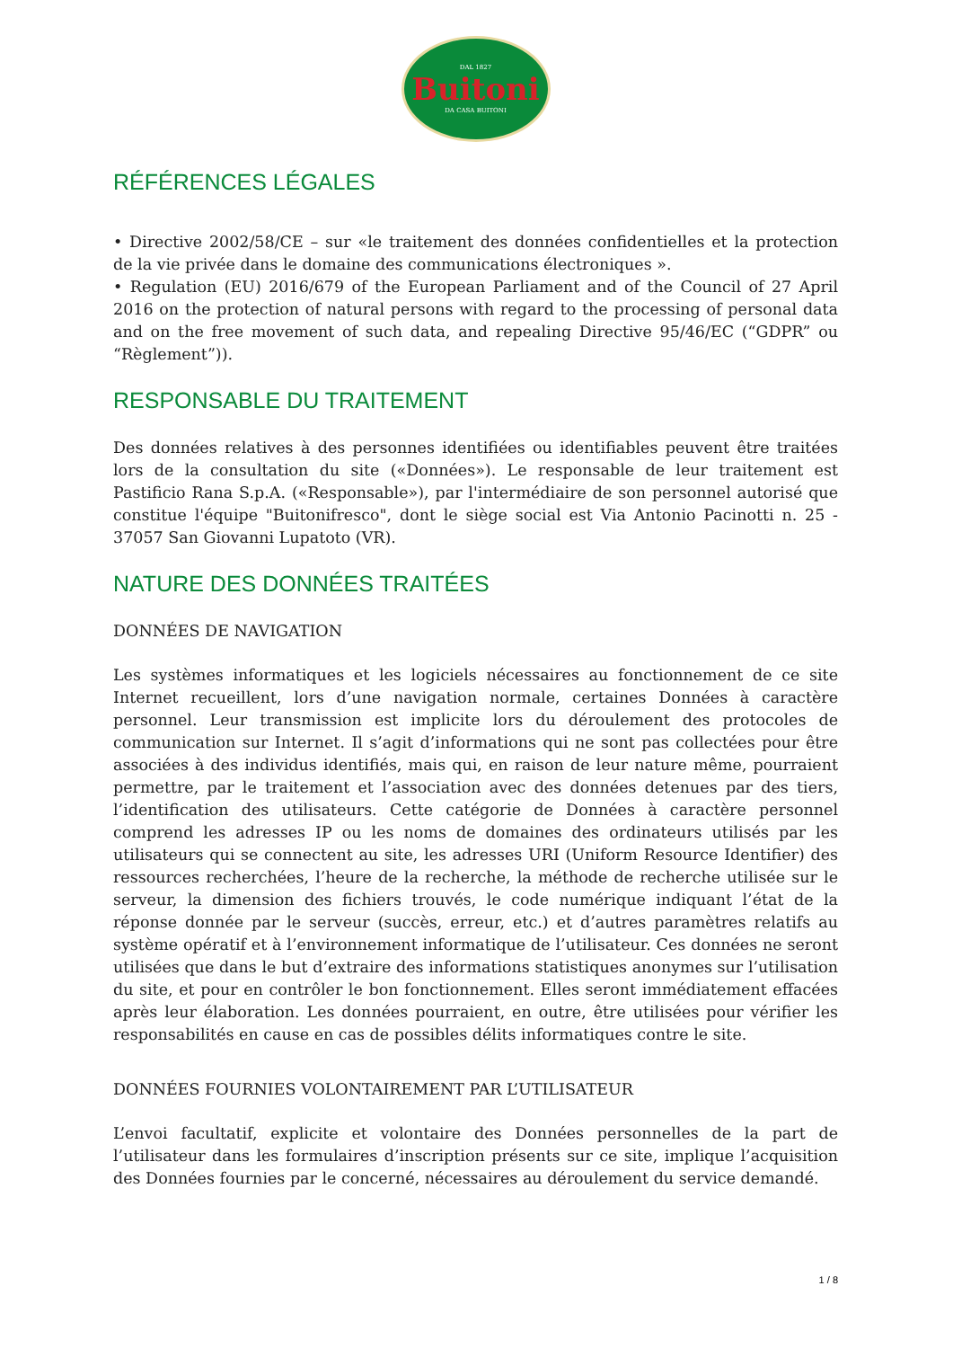DAL 1827
Buitoni
DA CASA BUITONI
RÉFÉRENCES LÉGALES
• Directive 2002/58/CE – sur «le traitement des données confidentielles et la protection de la vie privée dans le domaine des communications électroniques ».
• Regulation (EU) 2016/679 of the European Parliament and of the Council of 27 April 2016 on the protection of natural persons with regard to the processing of personal data and on the free movement of such data, and repealing Directive 95/46/EC (“GDPR” ou “Règlement”)).
RESPONSABLE DU TRAITEMENT
Des données relatives à des personnes identifiées ou identifiables peuvent être traitées lors de la consultation du site («Données»). Le responsable de leur traitement est Pastificio Rana S.p.A. («Responsable»), par l'intermédiaire de son personnel autorisé que constitue l'équipe "Buitonifresco", dont le siège social est Via Antonio Pacinotti n. 25 - 37057 San Giovanni Lupatoto (VR).
NATURE DES DONNÉES TRAITÉES
DONNÉES DE NAVIGATION
Les systèmes informatiques et les logiciels nécessaires au fonctionnement de ce site Internet recueillent, lors d’une navigation normale, certaines Données à caractère personnel. Leur transmission est implicite lors du déroulement des protocoles de communication sur Internet. Il s’agit d’informations qui ne sont pas collectées pour être associées à des individus identifiés, mais qui, en raison de leur nature même, pourraient permettre, par le traitement et l’association avec des données detenues par des tiers, l’identification des utilisateurs. Cette catégorie de Données à caractère personnel comprend les adresses IP ou les noms de domaines des ordinateurs utilisés par les utilisateurs qui se connectent au site, les adresses URI (Uniform Resource Identifier) des ressources recherchées, l’heure de la recherche, la méthode de recherche utilisée sur le serveur, la dimension des fichiers trouvés, le code numérique indiquant l’état de la réponse donnée par le serveur (succès, erreur, etc.) et d’autres paramètres relatifs au système opératif et à l’environnement informatique de l’utilisateur. Ces données ne seront utilisées que dans le but d’extraire des informations statistiques anonymes sur l’utilisation du site, et pour en contrôler le bon fonctionnement. Elles seront immédiatement effacées après leur élaboration. Les données pourraient, en outre, être utilisées pour vérifier les responsabilités en cause en cas de possibles délits informatiques contre le site.
DONNÉES FOURNIES VOLONTAIREMENT PAR L’UTILISATEUR
L’envoi facultatif, explicite et volontaire des Données personnelles de la part de l’utilisateur dans les formulaires d’inscription présents sur ce site, implique l’acquisition des Données fournies par le concerné, nécessaires au déroulement du service demandé.
1 / 8